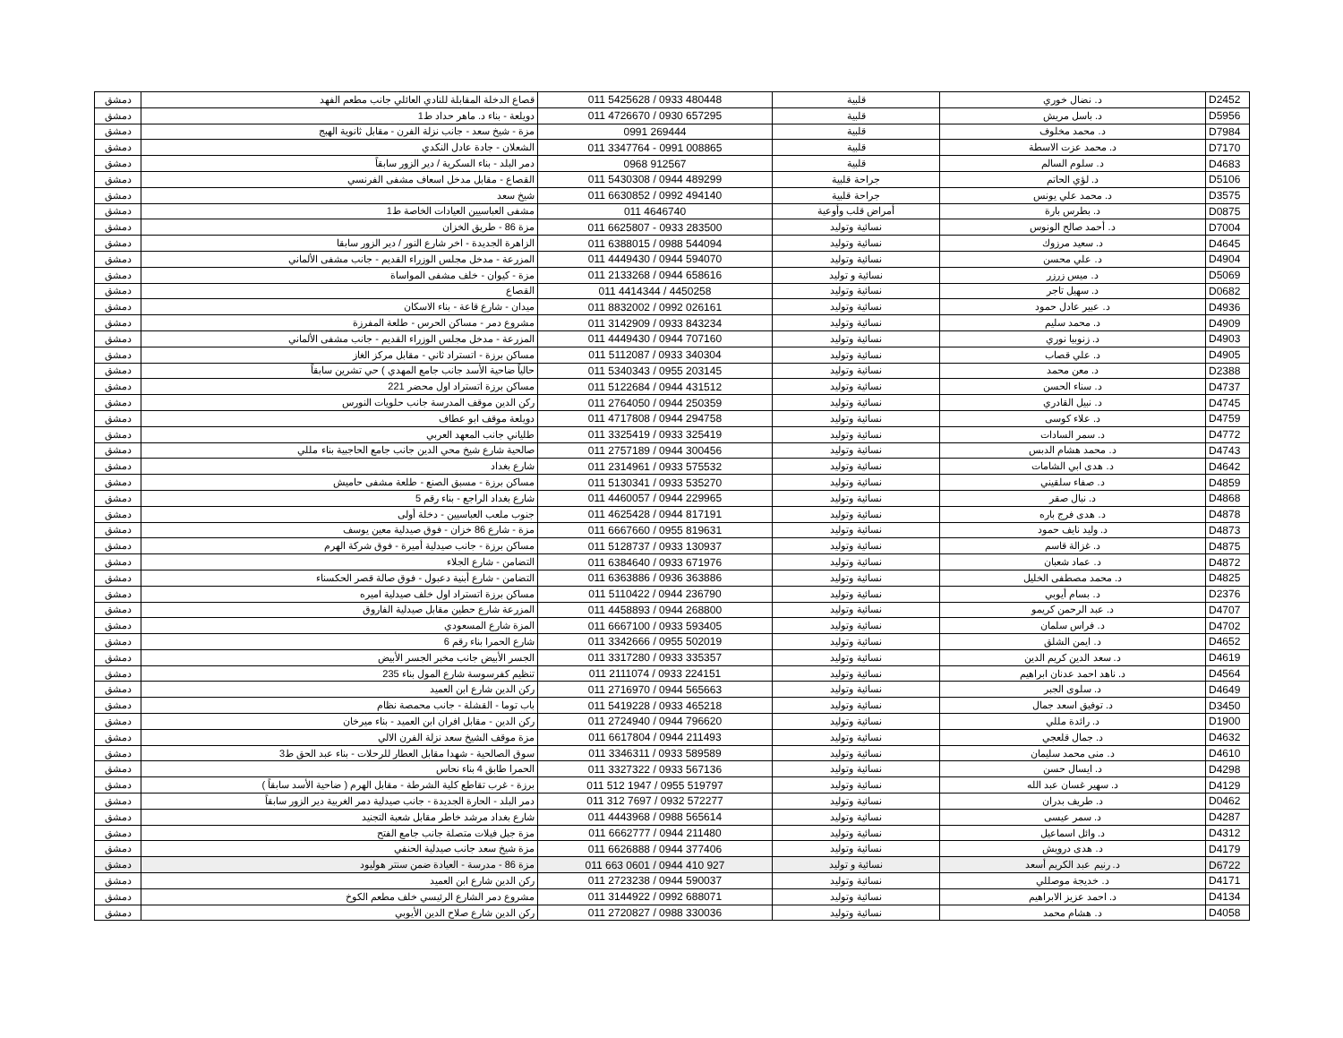| دمشق | قصاع الدخلة المقابلة للنادي العائلي جانب مطعم الفهد | 011 5425628 / 0933 480448 | قلبية | د. نضال خوري | D2452 |
| دمشق | دويلعة - بناء د. ماهر حداد ط1 | 011 4726670 / 0930 657295 | قلبية | د. باسل مريش | D5956 |
| دمشق | مزة - شيخ سعد - جانب نزلة الفرن - مقابل ثانوية الهبج | 0991 269444 | قلبية | د. محمد مخلوف | D7984 |
| دمشق | الشعلان - جادة عادل النكدي | 011 3347764 - 0991 008865 | قلبية | د. محمد عزت الاسطة | D7170 |
| دمشق | دمر البلد - بناء السكرية / دير الزور سابقاً | 0968 912567 | قلبية | د. سلوم السالم | D4683 |
| دمشق | القصاع - مقابل مدخل اسعاف مشفى الفرنسي | 011 5430308 / 0944 489299 | جراحة قلبية | د. لؤي الحاتم | D5106 |
| دمشق | شيخ سعد | 011 6630852 / 0992 494140 | جراحة قلبية | د. محمد علي يونس | D3575 |
| دمشق | مشفى العباسيين العيادات الخاصة ط1 | 011 4646740 | أمراض قلب وأوعية | د. بطرس بارة | D0875 |
| دمشق | مزة 86 - طريق الخزان | 011 6625807 - 0933 283500 | نسائية وتوليد | د. أحمد صالح الونوس | D7004 |
| دمشق | الزاهرة الجديدة - اخر شارع النور / دير الزور سابقا | 011 6388015 / 0988 544094 | نسائية وتوليد | د. سعيد مرزوك | D4645 |
| دمشق | المزرعة - مدخل مجلس الوزراء القديم - جانب مشفى الألماني | 011 4449430 / 0944 594070 | نسائية وتوليد | د. علي محسن | D4904 |
| دمشق | مزة - كيوان - خلف مشفى المواساة | 011 2133268 / 0944 658616 | نسائية و توليد | د. ميس زرزر | D5069 |
| دمشق | القصاع | 011 4414344 / 4450258 | نسائية وتوليد | د. سهيل تاجر | D0682 |
| دمشق | ميدان - شارع قاعة - بناء الاسكان | 011 8832002 / 0992 026161 | نسائية وتوليد | د. عبير عادل حمود | D4936 |
| دمشق | مشروع دمر - مساكن الحرس - طلعة المفرزة | 011 3142909 / 0933 843234 | نسائية وتوليد | د. محمد سليم | D4909 |
| دمشق | المزرعة - مدخل مجلس الوزراء القديم - جانب مشفى الألماني | 011 4449430 / 0944 707160 | نسائية وتوليد | د. زنوبيا نوري | D4903 |
| دمشق | مساكن برزة - اتستراد ثاني - مقابل مركز الغاز | 011 5112087 / 0933 340304 | نسائية وتوليد | د. علي قصاب | D4905 |
| دمشق | حالياً ضاحية الأسد جانب جامع المهدي ) حي تشرين سابقاً | 011 5340343 / 0955 203145 | نسائية وتوليد | د. معن محمد | D2388 |
| دمشق | مساكن برزة اتستراد اول محضر 221 | 011 5122684 / 0944 431512 | نسائية وتوليد | د. سناء الحسن | D4737 |
| دمشق | ركن الدين موقف المدرسة جانب حلويات النورس | 011 2764050 / 0944 250359 | نسائية وتوليد | د. نبيل القادري | D4745 |
| دمشق | دويلعة موقف ابو عطاف | 011 4717808 / 0944 294758 | نسائية وتوليد | د. علاء كوسى | D4759 |
| دمشق | طلياني جانب المعهد العربي | 011 3325419 / 0933 325419 | نسائية وتوليد | د. سمر السادات | D4772 |
| دمشق | صالحية شارع شيخ محي الدين جانب جامع الحاجبية بناء مللي | 011 2757189 / 0944 300456 | نسائية وتوليد | د. محمد هشام الدبس | D4743 |
| دمشق | شارع بغداد | 011 2314961 / 0933 575532 | نسائية وتوليد | د. هدى ابي الشامات | D4642 |
| دمشق | مساكن برزة - مسبق الصنع - طلعة مشفى حاميش | 011 5130341 / 0933 535270 | نسائية وتوليد | د. صفاء سلقيني | D4859 |
| دمشق | شارع بغداد الراجع - بناء رقم 5 | 011 4460057 / 0944 229965 | نسائية وتوليد | د. نبال صقر | D4868 |
| دمشق | جنوب ملعب العباسيين - دخلة أولى | 011 4625428 / 0944 817191 | نسائية وتوليد | د. هدى فرج باره | D4878 |
| دمشق | مزة - شارع 86 خزان - فوق صيدلية معين يوسف | 011 6667660 / 0955 819631 | نسائية وتوليد | د. وليد نايف حمود | D4873 |
| دمشق | مساكن برزة - جانب صيدلية أميرة - فوق شركة الهرم | 011 5128737 / 0933 130937 | نسائية وتوليد | د. غزالة قاسم | D4875 |
| دمشق | التضامن - شارع الجلاء | 011 6384640 / 0933 671976 | نسائية وتوليد | د. عماد شعبان | D4872 |
| دمشق | التضامن - شارع أبنية دعبول - فوق صالة قصر الحكسناء | 011 6363886 / 0936 363886 | نسائية وتوليد | د. محمد مصطفى الخليل | D4825 |
| دمشق | مساكن برزة اتستراد اول خلف صيدلية اميره | 011 5110422 / 0944 236790 | نسائية وتوليد | د. بسام أيوبي | D2376 |
| دمشق | المزرعة شارع حطين مقابل صيدلية الفاروق | 011 4458893 / 0944 268800 | نسائية وتوليد | د. عبد الرحمن كريمو | D4707 |
| دمشق | المزة شارع المسعودي | 011 6667100 / 0933 593405 | نسائية وتوليد | د. فراس سلمان | D4702 |
| دمشق | شارع الحمرا بناء رقم 6 | 011 3342666 / 0955 502019 | نسائية وتوليد | د. ايمن الشلق | D4652 |
| دمشق | الجسر الأبيض جانب مخبر الجسر الأبيض | 011 3317280 / 0933 335357 | نسائية وتوليد | د. سعد الدين كريم الدين | D4619 |
| دمشق | تنظيم كفرسوسة شارع المول بناء 235 | 011 2111074 / 0933 224151 | نسائية وتوليد | د. ناهد احمد عدنان ابراهيم | D4564 |
| دمشق | ركن الدين شارع ابن العميد | 011 2716970 / 0944 565663 | نسائية وتوليد | د. سلوى الجبر | D4649 |
| دمشق | باب توما - القشلة - جانب محمصة نظام | 011 5419228 / 0933 465218 | نسائية وتوليد | د. توفيق اسعد جمال | D3450 |
| دمشق | ركن الدين - مقابل افران ابن العميد - بناء ميرخان | 011 2724940 / 0944 796620 | نسائية وتوليد | د. رائدة مللي | D1900 |
| دمشق | مزة موقف الشيخ سعد نزلة الفرن الالي | 011 6617804 / 0944 211493 | نسائية وتوليد | د. جمال قلعجي | D4632 |
| دمشق | سوق الصالحية - شهدا مقابل العطار للرحلات - بناء عبد الحق ط3 | 011 3346311 / 0933 589589 | نسائية وتوليد | د. منى محمد سليمان | D4610 |
| دمشق | الحمرا طابق 4 بناء نحاس | 011 3327322 / 0933 567136 | نسائية وتوليد | د. ايسال حسن | D4298 |
| دمشق | برزة - غرب تقاطع كلية الشرطة - مقابل الهرم ( ضاحية الأسد سابقاً ) | 011 512 1947 / 0955 519797 | نسائية وتوليد | د. سهير غسان عبد الله | D4129 |
| دمشق | دمر البلد - الحارة الجديدة - جانب صيدلية دمر الغربية دير الزور سابقاً | 011 312 7697 / 0932 572277 | نسائية وتوليد | د. طريف بدران | D0462 |
| دمشق | شارع بغداد مرشد خاطر مقابل شعبة التجنيد | 011 4443968 / 0988 565614 | نسائية وتوليد | د. سمر عيسى | D4287 |
| دمشق | مزة جبل فيلات متصلة جانب جامع الفتح | 011 6662777 / 0944 211480 | نسائية وتوليد | د. وائل اسماعيل | D4312 |
| دمشق | مزة شيخ سعد جانب صيدلية الحنفي | 011 6626888 / 0944 377406 | نسائية وتوليد | د. هدى درويش | D4179 |
| دمشق | مزة 86 - مدرسة - العيادة ضمن سنتر هوليود | 011 663 0601 / 0944 410 927 | نسائية و توليد | د. رنيم عبد الكريم أسعد | D6722 |
| دمشق | ركن الدين شارع ابن العميد | 011 2723238 / 0944 590037 | نسائية وتوليد | د. خديجة موصللي | D4171 |
| دمشق | مشروع دمر الشارع الرئيسي خلف مطعم الكوخ | 011 3144922 / 0992 688071 | نسائية وتوليد | د. احمد عزيز الابراهيم | D4134 |
| دمشق | ركن الدين شارع صلاح الدين الأيوبي | 011 2720827 / 0988 330036 | نسائية وتوليد | د. هشام محمد | D4058 |